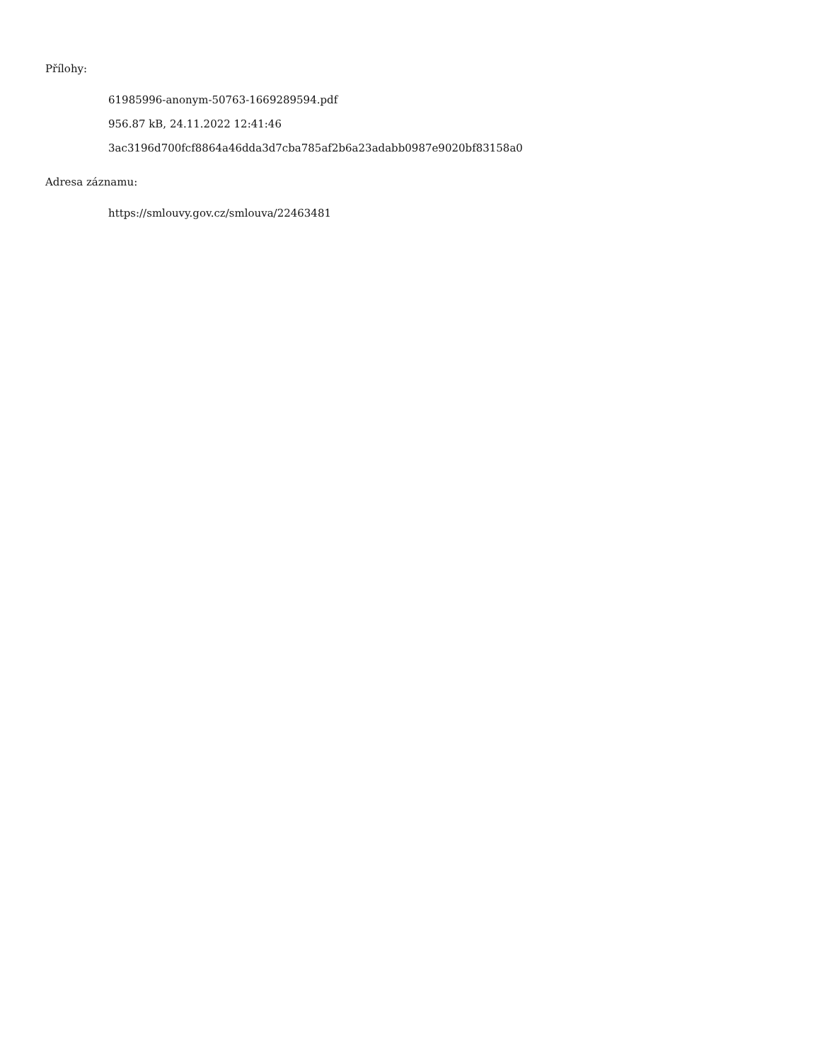Přílohy:
61985996-anonym-50763-1669289594.pdf
956.87 kB, 24.11.2022 12:41:46
3ac3196d700fcf8864a46dda3d7cba785af2b6a23adabb0987e9020bf83158a0
Adresa záznamu:
https://smlouvy.gov.cz/smlouva/22463481